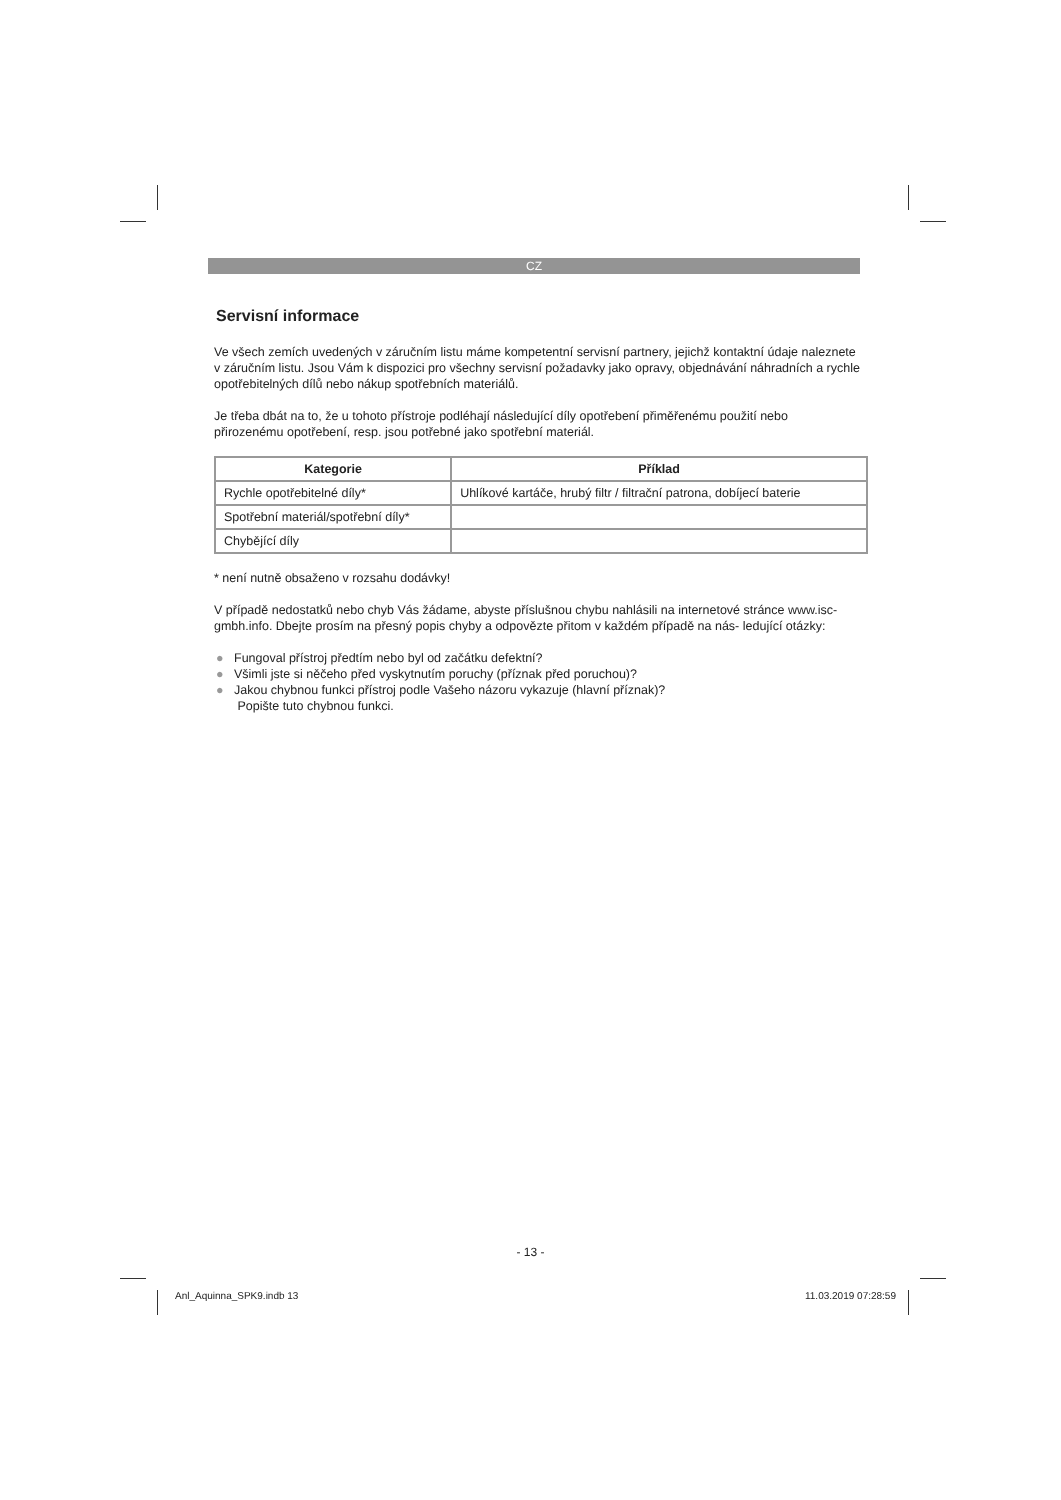CZ
Servisní informace
Ve všech zemích uvedených v záručním listu máme kompetentní servisní partnery, jejichž kontaktní údaje naleznete v záručním listu. Jsou Vám k dispozici pro všechny servisní požadavky jako opravy, objednávání náhradních a rychle opotřebitelných dílů nebo nákup spotřebních materiálů.
Je třeba dbát na to, že u tohoto přístroje podléhají následující díly opotřebení přiměřenému použití nebo přirozenému opotřebení, resp. jsou potřebné jako spotřební materiál.
| Kategorie | Příklad |
| --- | --- |
| Rychle opotřebitelné díly* | Uhlíkové kartáče, hrubý filtr / filtrační patrona, dobíjecí baterie |
| Spotřební materiál/spotřební díly* | |
| Chybějící díly | |
* není nutně obsaženo v rozsahu dodávky!
V případě nedostatků nebo chyb Vás žádame, abyste příslušnou chybu nahlásili na internetové stránce www.isc-gmbh.info. Dbejte prosím na přesný popis chyby a odpovězte přitom v každém případě na nás- ledující otázky:
● Fungoval přístroj předtím nebo byl od začátku defektní?
● Všimli jste si něčeho před vyskytnutím poruchy (příznak před poruchou)?
● Jakou chybnou funkci přístroj podle Vašeho názoru vykazuje (hlavní příznak)?
Popište tuto chybnou funkci.
- 13 -
Anl_Aquinna_SPK9.indb 13 11.03.2019 07:28:59